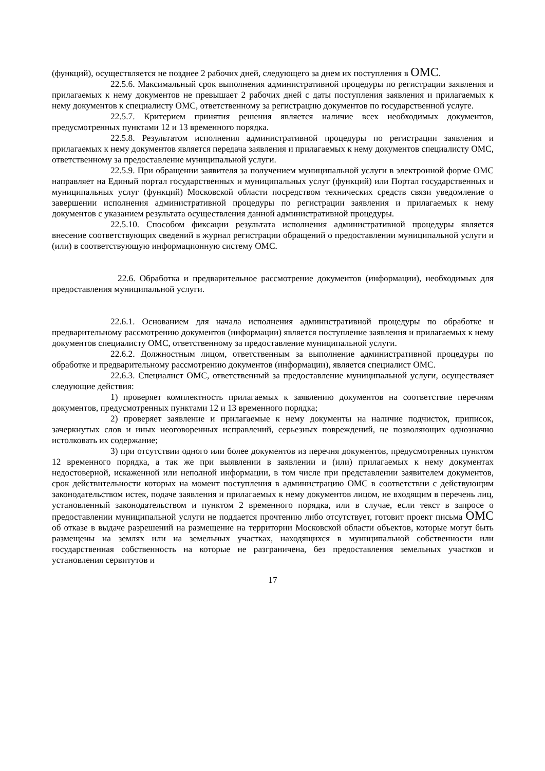(функций), осуществляется не позднее 2 рабочих дней, следующего за днем их поступления в ОМС.
22.5.6. Максимальный срок выполнения административной процедуры по регистрации заявления и прилагаемых к нему документов не превышает 2 рабочих дней с даты поступления заявления и прилагаемых к нему документов к специалисту ОМС, ответственному за регистрацию документов по государственной услуге.
22.5.7. Критерием принятия решения является наличие всех необходимых документов, предусмотренных пунктами 12 и 13 временного порядка.
22.5.8. Результатом исполнения административной процедуры по регистрации заявления и прилагаемых к нему документов является передача заявления и прилагаемых к нему документов специалисту ОМС, ответственному за предоставление муниципальной услуги.
22.5.9. При обращении заявителя за получением муниципальной услуги в электронной форме ОМС направляет на Единый портал государственных и муниципальных услуг (функций) или Портал государственных и муниципальных услуг (функций) Московской области посредством технических средств связи уведомление о завершении исполнения административной процедуры по регистрации заявления и прилагаемых к нему документов с указанием результата осуществления данной административной процедуры.
22.5.10. Способом фиксации результата исполнения административной процедуры является внесение соответствующих сведений в журнал регистрации обращений о предоставлении муниципальной услуги и (или) в соответствующую информационную систему ОМС.
22.6. Обработка и предварительное рассмотрение документов (информации), необходимых для предоставления муниципальной услуги.
22.6.1. Основанием для начала исполнения административной процедуры по обработке и предварительному рассмотрению документов (информации) является поступление заявления и прилагаемых к нему документов специалисту ОМС, ответственному за предоставление муниципальной услуги.
22.6.2. Должностным лицом, ответственным за выполнение административной процедуры по обработке и предварительному рассмотрению документов (информации), является специалист ОМС.
22.6.3. Специалист ОМС, ответственный за предоставление муниципальной услуги, осуществляет следующие действия:
1) проверяет комплектность прилагаемых к заявлению документов на соответствие перечням документов, предусмотренных пунктами 12 и 13 временного порядка;
2) проверяет заявление и прилагаемые к нему документы на наличие подчисток, приписок, зачеркнутых слов и иных неоговоренных исправлений, серьезных повреждений, не позволяющих однозначно истолковать их содержание;
3) при отсутствии одного или более документов из перечня документов, предусмотренных пунктом 12 временного порядка, а так же при выявлении в заявлении и (или) прилагаемых к нему документах недостоверной, искаженной или неполной информации, в том числе при представлении заявителем документов, срок действительности которых на момент поступления в администрацию ОМС в соответствии с действующим законодательством истек, подаче заявления и прилагаемых к нему документов лицом, не входящим в перечень лиц, установленный законодательством и пунктом 2 временного порядка, или в случае, если текст в запросе о предоставлении муниципальной услуги не поддается прочтению либо отсутствует, готовит проект письма ОМС об отказе в выдаче разрешений на размещение на территории Московской области объектов, которые могут быть размещены на землях или на земельных участках, находящихся в муниципальной собственности или государственная собственность на которые не разграничена, без предоставления земельных участков и установления сервитутов и
17